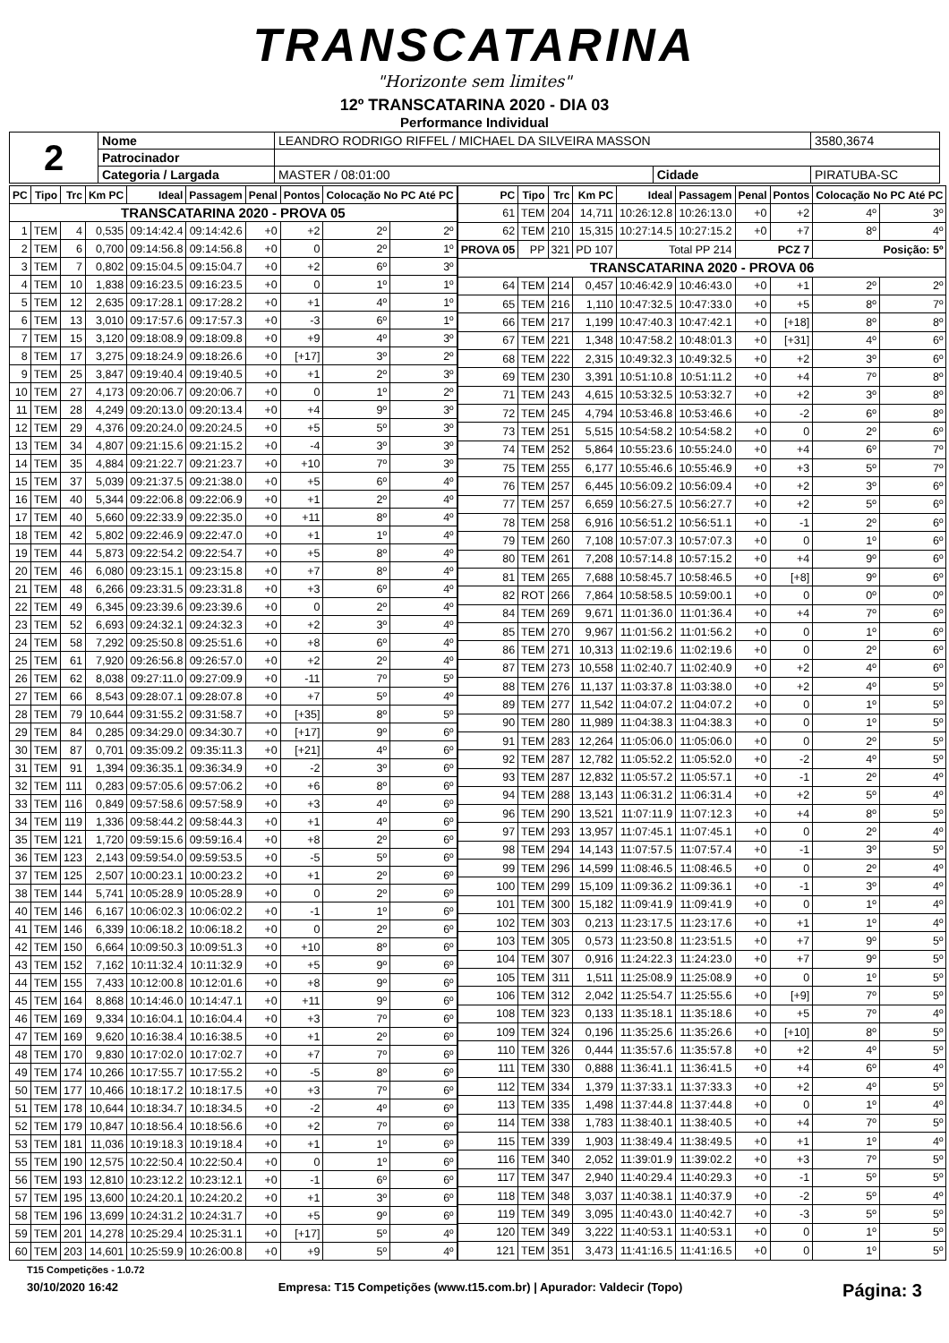TRANSCATARINA
"Horizonte sem limites"
12º TRANSCATARINA 2020 - DIA 03
Performance Individual
| 2 | Nome | LEANDRO RODRIGO RIFFEL / MICHAEL DA SILVEIRA MASSON | | | 3580,3674 |
| | Patrocinador | | | | |
| | Categoria / Largada | MASTER / 08:01:00 | Cidade | PIRATUBA-SC | |
| PC | Tipo | Trc | Km PC | Ideal | Passagem | Penal | Pontos | Colocação No PC Até PC | |
| --- | --- | --- | --- | --- | --- | --- | --- | --- | --- |
| TRANSCATARINA 2020 - PROVA 05 | | | | | | | | | |
| 1 | TEM | 4 | 0,535 | 09:14:42.4 | 09:14:42.6 | +0 | +2 | 2º | 2º |
| 2 | TEM | 6 | 0,700 | 09:14:56.8 | 09:14:56.8 | +0 | 0 | 2º | 1º |
| 3 | TEM | 7 | 0,802 | 09:15:04.5 | 09:15:04.7 | +0 | +2 | 6º | 3º |
| 4 | TEM | 10 | 1,838 | 09:16:23.5 | 09:16:23.5 | +0 | 0 | 1º | 1º |
| 5 | TEM | 12 | 2,635 | 09:17:28.1 | 09:17:28.2 | +0 | +1 | 4º | 1º |
| 6 | TEM | 13 | 3,010 | 09:17:57.6 | 09:17:57.3 | +0 | -3 | 6º | 1º |
| 7 | TEM | 15 | 3,120 | 09:18:08.9 | 09:18:09.8 | +0 | +9 | 4º | 3º |
| 8 | TEM | 17 | 3,275 | 09:18:24.9 | 09:18:26.6 | +0 | [+17] | 3º | 2º |
| 9 | TEM | 25 | 3,847 | 09:19:40.4 | 09:19:40.5 | +0 | +1 | 2º | 3º |
| 10 | TEM | 27 | 4,173 | 09:20:06.7 | 09:20:06.7 | +0 | 0 | 1º | 2º |
| 11 | TEM | 28 | 4,249 | 09:20:13.0 | 09:20:13.4 | +0 | +4 | 9º | 3º |
| 12 | TEM | 29 | 4,376 | 09:20:24.0 | 09:20:24.5 | +0 | +5 | 5º | 3º |
| 13 | TEM | 34 | 4,807 | 09:21:15.6 | 09:21:15.2 | +0 | -4 | 3º | 3º |
| 14 | TEM | 35 | 4,884 | 09:21:22.7 | 09:21:23.7 | +0 | +10 | 7º | 3º |
| 15 | TEM | 37 | 5,039 | 09:21:37.5 | 09:21:38.0 | +0 | +5 | 6º | 4º |
| 16 | TEM | 40 | 5,344 | 09:22:06.8 | 09:22:06.9 | +0 | +1 | 2º | 4º |
| 17 | TEM | 40 | 5,660 | 09:22:33.9 | 09:22:35.0 | +0 | +11 | 8º | 4º |
| 18 | TEM | 42 | 5,802 | 09:22:46.9 | 09:22:47.0 | +0 | +1 | 1º | 4º |
| 19 | TEM | 44 | 5,873 | 09:22:54.2 | 09:22:54.7 | +0 | +5 | 8º | 4º |
| 20 | TEM | 46 | 6,080 | 09:23:15.1 | 09:23:15.8 | +0 | +7 | 8º | 4º |
| 21 | TEM | 48 | 6,266 | 09:23:31.5 | 09:23:31.8 | +0 | +3 | 6º | 4º |
| 22 | TEM | 49 | 6,345 | 09:23:39.6 | 09:23:39.6 | +0 | 0 | 2º | 4º |
| 23 | TEM | 52 | 6,693 | 09:24:32.1 | 09:24:32.3 | +0 | +2 | 3º | 4º |
| 24 | TEM | 58 | 7,292 | 09:25:50.8 | 09:25:51.6 | +0 | +8 | 6º | 4º |
| 25 | TEM | 61 | 7,920 | 09:26:56.8 | 09:26:57.0 | +0 | +2 | 2º | 4º |
| 26 | TEM | 62 | 8,038 | 09:27:11.0 | 09:27:09.9 | +0 | -11 | 7º | 5º |
| 27 | TEM | 66 | 8,543 | 09:28:07.1 | 09:28:07.8 | +0 | +7 | 5º | 4º |
| 28 | TEM | 79 | 10,644 | 09:31:55.2 | 09:31:58.7 | +0 | [+35] | 8º | 5º |
| 29 | TEM | 84 | 0,285 | 09:34:29.0 | 09:34:30.7 | +0 | [+17] | 9º | 6º |
| 30 | TEM | 87 | 0,701 | 09:35:09.2 | 09:35:11.3 | +0 | [+21] | 4º | 6º |
| 31 | TEM | 91 | 1,394 | 09:36:35.1 | 09:36:34.9 | +0 | -2 | 3º | 6º |
| 32 | TEM | 111 | 0,283 | 09:57:05.6 | 09:57:06.2 | +0 | +6 | 8º | 6º |
| 33 | TEM | 116 | 0,849 | 09:57:58.6 | 09:57:58.9 | +0 | +3 | 4º | 6º |
| 34 | TEM | 119 | 1,336 | 09:58:44.2 | 09:58:44.3 | +0 | +1 | 4º | 6º |
| 35 | TEM | 121 | 1,720 | 09:59:15.6 | 09:59:16.4 | +0 | +8 | 2º | 6º |
| 36 | TEM | 123 | 2,143 | 09:59:54.0 | 09:59:53.5 | +0 | -5 | 5º | 6º |
| 37 | TEM | 125 | 2,507 | 10:00:23.1 | 10:00:23.2 | +0 | +1 | 2º | 6º |
| 38 | TEM | 144 | 5,741 | 10:05:28.9 | 10:05:28.9 | +0 | 0 | 2º | 6º |
| 40 | TEM | 146 | 6,167 | 10:06:02.3 | 10:06:02.2 | +0 | -1 | 1º | 6º |
| 41 | TEM | 146 | 6,339 | 10:06:18.2 | 10:06:18.2 | +0 | 0 | 2º | 6º |
| 42 | TEM | 150 | 6,664 | 10:09:50.3 | 10:09:51.3 | +0 | +10 | 8º | 6º |
| 43 | TEM | 152 | 7,162 | 10:11:32.4 | 10:11:32.9 | +0 | +5 | 9º | 6º |
| 44 | TEM | 155 | 7,433 | 10:12:00.8 | 10:12:01.6 | +0 | +8 | 9º | 6º |
| 45 | TEM | 164 | 8,868 | 10:14:46.0 | 10:14:47.1 | +0 | +11 | 9º | 6º |
| 46 | TEM | 169 | 9,334 | 10:16:04.1 | 10:16:04.4 | +0 | +3 | 7º | 6º |
| 47 | TEM | 169 | 9,620 | 10:16:38.4 | 10:16:38.5 | +0 | +1 | 2º | 6º |
| 48 | TEM | 170 | 9,830 | 10:17:02.0 | 10:17:02.7 | +0 | +7 | 7º | 6º |
| 49 | TEM | 174 | 10,266 | 10:17:55.7 | 10:17:55.2 | +0 | -5 | 8º | 6º |
| 50 | TEM | 177 | 10,466 | 10:18:17.2 | 10:18:17.5 | +0 | +3 | 7º | 6º |
| 51 | TEM | 178 | 10,644 | 10:18:34.7 | 10:18:34.5 | +0 | -2 | 4º | 6º |
| 52 | TEM | 179 | 10,847 | 10:18:56.4 | 10:18:56.6 | +0 | +2 | 7º | 6º |
| 53 | TEM | 181 | 11,036 | 10:19:18.3 | 10:19:18.4 | +0 | +1 | 1º | 6º |
| 55 | TEM | 190 | 12,575 | 10:22:50.4 | 10:22:50.4 | +0 | 0 | 1º | 6º |
| 56 | TEM | 193 | 12,810 | 10:23:12.2 | 10:23:12.1 | +0 | -1 | 6º | 6º |
| 57 | TEM | 195 | 13,600 | 10:24:20.1 | 10:24:20.2 | +0 | +1 | 3º | 6º |
| 58 | TEM | 196 | 13,699 | 10:24:31.2 | 10:24:31.7 | +0 | +5 | 9º | 6º |
| 59 | TEM | 201 | 14,278 | 10:25:29.4 | 10:25:31.1 | +0 | [+17] | 5º | 4º |
| 60 | TEM | 203 | 14,601 | 10:25:59.9 | 10:26:00.8 | +0 | +9 | 5º | 4º |
| PC | Tipo | Trc | Km PC | Ideal | Passagem | Penal | Pontos | Colocação No PC Até PC | |
| --- | --- | --- | --- | --- | --- | --- | --- | --- | --- |
| 61 | TEM | 204 | 14,711 | 10:26:12.8 | 10:26:13.0 | +0 | +2 | 4º | 3º |
| 62 | TEM | 210 | 15,315 | 10:27:14.5 | 10:27:15.2 | +0 | +7 | 8º | 4º |
| PROVA 05 | PP | 321 | PD 107 | Total PP 214 | | PCZ 7 | | Posição: 5º | |
| TRANSCATARINA 2020 - PROVA 06 | | | | | | | | | |
| 64 | TEM | 214 | 0,457 | 10:46:42.9 | 10:46:43.0 | +0 | +1 | 2º | 2º |
| 65 | TEM | 216 | 1,110 | 10:47:32.5 | 10:47:33.0 | +0 | +5 | 8º | 7º |
| 66 | TEM | 217 | 1,199 | 10:47:40.3 | 10:47:42.1 | +0 | [+18] | 8º | 8º |
| 67 | TEM | 221 | 1,348 | 10:47:58.2 | 10:48:01.3 | +0 | [+31] | 4º | 6º |
| 68 | TEM | 222 | 2,315 | 10:49:32.3 | 10:49:32.5 | +0 | +2 | 3º | 6º |
| 69 | TEM | 230 | 3,391 | 10:51:10.8 | 10:51:11.2 | +0 | +4 | 7º | 8º |
| 71 | TEM | 243 | 4,615 | 10:53:32.5 | 10:53:32.7 | +0 | +2 | 3º | 8º |
| 72 | TEM | 245 | 4,794 | 10:53:46.8 | 10:53:46.6 | +0 | -2 | 6º | 8º |
| 73 | TEM | 251 | 5,515 | 10:54:58.2 | 10:54:58.2 | +0 | 0 | 2º | 6º |
| 74 | TEM | 252 | 5,864 | 10:55:23.6 | 10:55:24.0 | +0 | +4 | 6º | 7º |
| 75 | TEM | 255 | 6,177 | 10:55:46.6 | 10:55:46.9 | +0 | +3 | 5º | 7º |
| 76 | TEM | 257 | 6,445 | 10:56:09.2 | 10:56:09.4 | +0 | +2 | 3º | 6º |
| 77 | TEM | 257 | 6,659 | 10:56:27.5 | 10:56:27.7 | +0 | +2 | 5º | 6º |
| 78 | TEM | 258 | 6,916 | 10:56:51.2 | 10:56:51.1 | +0 | -1 | 2º | 6º |
| 79 | TEM | 260 | 7,108 | 10:57:07.3 | 10:57:07.3 | +0 | 0 | 1º | 6º |
| 80 | TEM | 261 | 7,208 | 10:57:14.8 | 10:57:15.2 | +0 | +4 | 9º | 6º |
| 81 | TEM | 265 | 7,688 | 10:58:45.7 | 10:58:46.5 | +0 | [+8] | 9º | 6º |
| 82 | ROT | 266 | 7,864 | 10:58:58.5 | 10:59:00.1 | +0 | 0 | 0º | 0º |
| 84 | TEM | 269 | 9,671 | 11:01:36.0 | 11:01:36.4 | +0 | +4 | 7º | 6º |
| 85 | TEM | 270 | 9,967 | 11:01:56.2 | 11:01:56.2 | +0 | 0 | 1º | 6º |
| 86 | TEM | 271 | 10,313 | 11:02:19.6 | 11:02:19.6 | +0 | 0 | 2º | 6º |
| 87 | TEM | 273 | 10,558 | 11:02:40.7 | 11:02:40.9 | +0 | +2 | 4º | 6º |
| 88 | TEM | 276 | 11,137 | 11:03:37.8 | 11:03:38.0 | +0 | +2 | 4º | 5º |
| 89 | TEM | 277 | 11,542 | 11:04:07.2 | 11:04:07.2 | +0 | 0 | 1º | 5º |
| 90 | TEM | 280 | 11,989 | 11:04:38.3 | 11:04:38.3 | +0 | 0 | 1º | 5º |
| 91 | TEM | 283 | 12,264 | 11:05:06.0 | 11:05:06.0 | +0 | 0 | 2º | 5º |
| 92 | TEM | 287 | 12,782 | 11:05:52.2 | 11:05:52.0 | +0 | -2 | 4º | 5º |
| 93 | TEM | 287 | 12,832 | 11:05:57.2 | 11:05:57.1 | +0 | -1 | 2º | 4º |
| 94 | TEM | 288 | 13,143 | 11:06:31.2 | 11:06:31.4 | +0 | +2 | 5º | 4º |
| 96 | TEM | 290 | 13,521 | 11:07:11.9 | 11:07:12.3 | +0 | +4 | 8º | 5º |
| 97 | TEM | 293 | 13,957 | 11:07:45.1 | 11:07:45.1 | +0 | 0 | 2º | 4º |
| 98 | TEM | 294 | 14,143 | 11:07:57.5 | 11:07:57.4 | +0 | -1 | 3º | 5º |
| 99 | TEM | 296 | 14,599 | 11:08:46.5 | 11:08:46.5 | +0 | 0 | 2º | 4º |
| 100 | TEM | 299 | 15,109 | 11:09:36.2 | 11:09:36.1 | +0 | -1 | 3º | 4º |
| 101 | TEM | 300 | 15,182 | 11:09:41.9 | 11:09:41.9 | +0 | 0 | 1º | 4º |
| 102 | TEM | 303 | 0,213 | 11:23:17.5 | 11:23:17.6 | +0 | +1 | 1º | 4º |
| 103 | TEM | 305 | 0,573 | 11:23:50.8 | 11:23:51.5 | +0 | +7 | 9º | 5º |
| 104 | TEM | 307 | 0,916 | 11:24:22.3 | 11:24:23.0 | +0 | +7 | 9º | 5º |
| 105 | TEM | 311 | 1,511 | 11:25:08.9 | 11:25:08.9 | +0 | 0 | 1º | 5º |
| 106 | TEM | 312 | 2,042 | 11:25:54.7 | 11:25:55.6 | +0 | [+9] | 7º | 5º |
| 108 | TEM | 323 | 0,133 | 11:35:18.1 | 11:35:18.6 | +0 | +5 | 7º | 4º |
| 109 | TEM | 324 | 0,196 | 11:35:25.6 | 11:35:26.6 | +0 | [+10] | 8º | 5º |
| 110 | TEM | 326 | 0,444 | 11:35:57.6 | 11:35:57.8 | +0 | +2 | 4º | 5º |
| 111 | TEM | 330 | 0,888 | 11:36:41.1 | 11:36:41.5 | +0 | +4 | 6º | 4º |
| 112 | TEM | 334 | 1,379 | 11:37:33.1 | 11:37:33.3 | +0 | +2 | 4º | 5º |
| 113 | TEM | 335 | 1,498 | 11:37:44.8 | 11:37:44.8 | +0 | 0 | 1º | 4º |
| 114 | TEM | 338 | 1,783 | 11:38:40.1 | 11:38:40.5 | +0 | +4 | 7º | 5º |
| 115 | TEM | 339 | 1,903 | 11:38:49.4 | 11:38:49.5 | +0 | +1 | 1º | 4º |
| 116 | TEM | 340 | 2,052 | 11:39:01.9 | 11:39:02.2 | +0 | +3 | 7º | 5º |
| 117 | TEM | 347 | 2,940 | 11:40:29.4 | 11:40:29.3 | +0 | -1 | 5º | 5º |
| 118 | TEM | 348 | 3,037 | 11:40:38.1 | 11:40:37.9 | +0 | -2 | 5º | 4º |
| 119 | TEM | 349 | 3,095 | 11:40:43.0 | 11:40:42.7 | +0 | -3 | 5º | 5º |
| 120 | TEM | 349 | 3,222 | 11:40:53.1 | 11:40:53.1 | +0 | 0 | 1º | 5º |
| 121 | TEM | 351 | 3,473 | 11:41:16.5 | 11:41:16.5 | +0 | 0 | 1º | 5º |
T15 Competições - 1.0.72
30/10/2020 16:42 Empresa: T15 Competições (www.t15.com.br) | Apurador: Valdecir (Topo) Página: 3